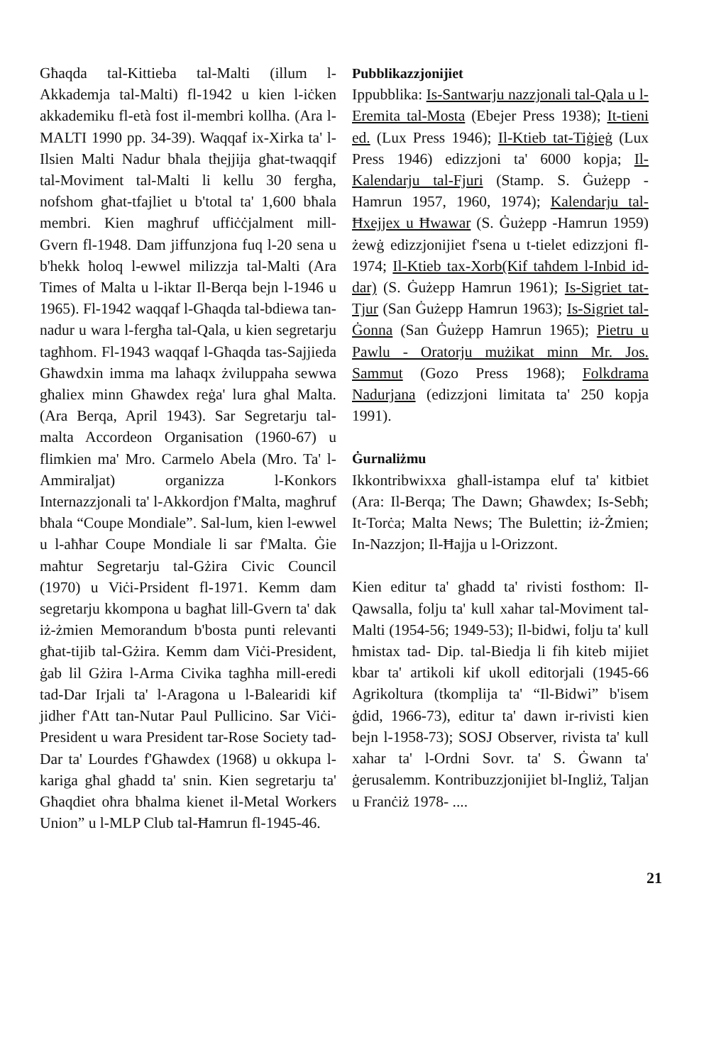Għaqda tal-Kittieba tal-Malti (illum l-Akkademja tal-Malti) fl-1942 u kien l-iċken akkademiku fl-età fost il-membri kollha. (Ara l-MALTI 1990 pp. 34-39). Waqqaf ix-Xirka ta' l-Ilsien Malti Nadur bħala tħejjija għat-twaqqif tal-Moviment tal-Malti li kellu 30 fergħa, nofshom għat-tfajliet u b'total ta' 1,600 bħala membri. Kien magħruf uffiċċjalment mill-Gvern fl-1948. Dam jiffunzjona fuq l-20 sena u b'hekk ħoloq l-ewwel milizzja tal-Malti (Ara Times of Malta u l-iktar Il-Berqa bejn l-1946 u 1965). Fl-1942 waqqaf l-Għaqda tal-bdiewa tan-nadur u wara l-fergħa tal-Qala, u kien segretarju tagħhom. Fl-1943 waqqaf l-Għaqda tas-Sajjieda Għawdxin imma ma laħaqx żviluppaha sewwa għaliex minn Għawdex reġa' lura għal Malta. (Ara Berqa, April 1943). Sar Segretarju tal-malta Accordeon Organisation (1960-67) u flimkien ma' Mro. Carmelo Abela (Mro. Ta' l-Ammiraljat) organizza l-Konkors Internazzjonali ta' l-Akkordjon f'Malta, magħruf bħala “Coupe Mondiale”. Sal-lum, kien l-ewwel u l-aħħar Coupe Mondiale li sar f'Malta. Ġie maħtur Segretarju tal-Gżira Civic Council (1970) u Viċi-Prsident fl-1971. Kemm dam segretarju kkompona u bagħat lill-Gvern ta' dak iż-żmien Memorandum b'bosta punti relevanti għat-tijib tal-Gżira. Kemm dam Viċi-President, ġab lil Gżira l-Arma Civika tagħha mill-eredi tad-Dar Irjali ta' l-Aragona u l-Balearidi kif jidher f'Att tan-Nutar Paul Pullicino. Sar Viċi-President u wara President tar-Rose Society tad-Dar ta' Lourdes f'Għawdex (1968) u okkupa l-kariga għal għadd ta' snin. Kien segretarju ta' Għaqdiet oħra bħalma kienet il-Metal Workers Union” u l-MLP Club tal-Ħamrun fl-1945-46.
Pubblikazzjonijiet
Ippubblika: Is-Santwarju nazzjonali tal-Qala u l-Eremita tal-Mosta (Ebejer Press 1938); It-tieni ed. (Lux Press 1946); Il-Ktieb tat-Tiġieġ (Lux Press 1946) edizzjoni ta' 6000 kopja; Il-Kalendarju tal-Fjuri (Stamp. S. Ġużepp - Hamrun 1957, 1960, 1974); Kalendarju tal-Ħxejjex u Ħwawar (S. Ġużepp -Hamrun 1959) żewġ edizzjonijiet f'sena u t-tielet edizzjoni fl-1974; Il-Ktieb tax-Xorb(Kif taħdem l-Inbid id-dar) (S. Ġużepp Hamrun 1961); Is-Sigriet tat-Tjur (San Ġużepp Hamrun 1963); Is-Sigriet tal-Ġonna (San Ġużepp Hamrun 1965); Pietru u Pawlu - Oratorju mużikat minn Mr. Jos. Sammut (Gozo Press 1968); Folkdrama Nadurjana (edizzjoni limitata ta' 250 kopja 1991).
Ġurnaliżmu
Ikkontribwixxa għall-istampa eluf ta' kitbiet (Ara: Il-Berqa; The Dawn; Għawdex; Is-Sebħ; It-Torċa; Malta News; The Bulettin; iż-Żmien; In-Nazzjon; Il-Ħajja u l-Orizzont.
Kien editur ta' għadd ta' rivisti fosthom: Il-Qawsalla, folju ta' kull xahar tal-Moviment tal-Malti (1954-56; 1949-53); Il-bidwi, folju ta' kull ħmistax tad- Dip. tal-Biedja li fih kiteb mijiet kbar ta' artikoli kif ukoll editorjali (1945-66 Agrikoltura (tkomplija ta' “Il-Bidwi” b'isem ġdid, 1966-73), editur ta' dawn ir-rivisti kien bejn l-1958-73); SOSJ Observer, rivista ta' kull xahar ta' l-Ordni Sovr. ta' S. Ġwann ta' ġerusalemm. Kontribuzzjonijiet bl-Ingliż, Taljan u Franċiż 1978- ....
21